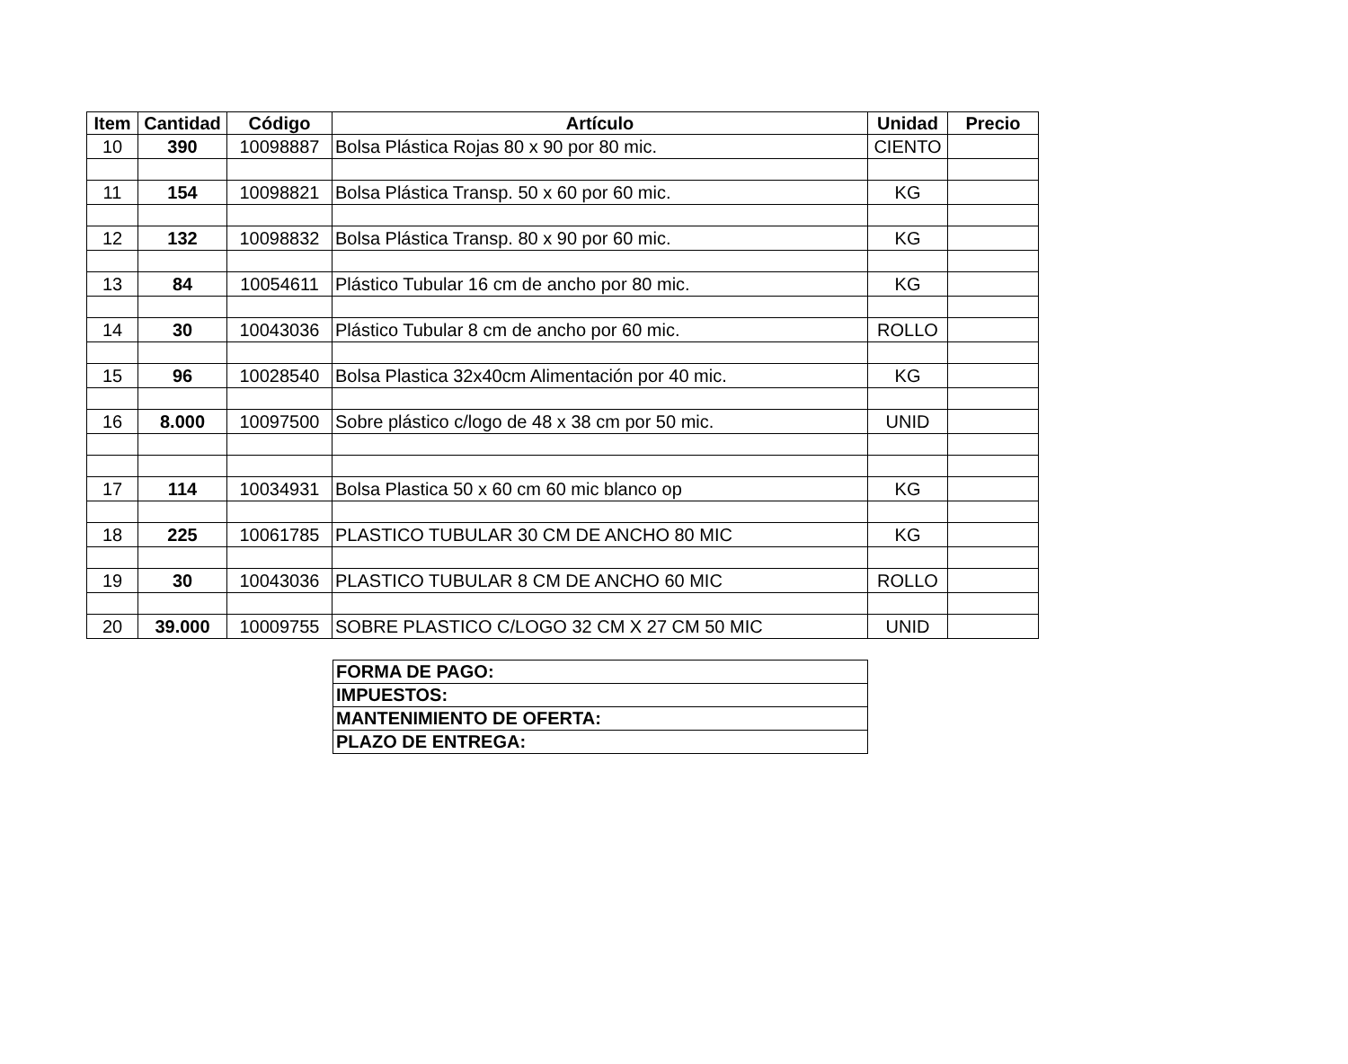| Item | Cantidad | Código | Artículo | Unidad | Precio |
| --- | --- | --- | --- | --- | --- |
| 10 | 390 | 10098887 | Bolsa Plástica Rojas 80 x 90 por 80 mic. | CIENTO | |
| 11 | 154 | 10098821 | Bolsa Plástica Transp. 50 x 60 por 60 mic. | KG | |
| 12 | 132 | 10098832 | Bolsa Plástica Transp. 80 x 90 por 60 mic. | KG | |
| 13 | 84 | 10054611 | Plástico Tubular 16 cm de ancho por 80 mic. | KG | |
| 14 | 30 | 10043036 | Plástico Tubular 8 cm de ancho por 60 mic. | ROLLO | |
| 15 | 96 | 10028540 | Bolsa Plastica 32x40cm Alimentación por 40 mic. | KG | |
| 16 | 8.000 | 10097500 | Sobre plástico c/logo de 48 x 38 cm por 50 mic. | UNID | |
| 17 | 114 | 10034931 | Bolsa Plastica 50 x 60 cm 60 mic blanco op | KG | |
| 18 | 225 | 10061785 | PLASTICO TUBULAR 30 CM DE ANCHO 80 MIC | KG | |
| 19 | 30 | 10043036 | PLASTICO TUBULAR 8 CM DE ANCHO 60 MIC | ROLLO | |
| 20 | 39.000 | 10009755 | SOBRE PLASTICO C/LOGO 32 CM X 27 CM 50 MIC | UNID | |
| FORMA DE PAGO: |
| IMPUESTOS: |
| MANTENIMIENTO DE OFERTA: |
| PLAZO DE ENTREGA: |